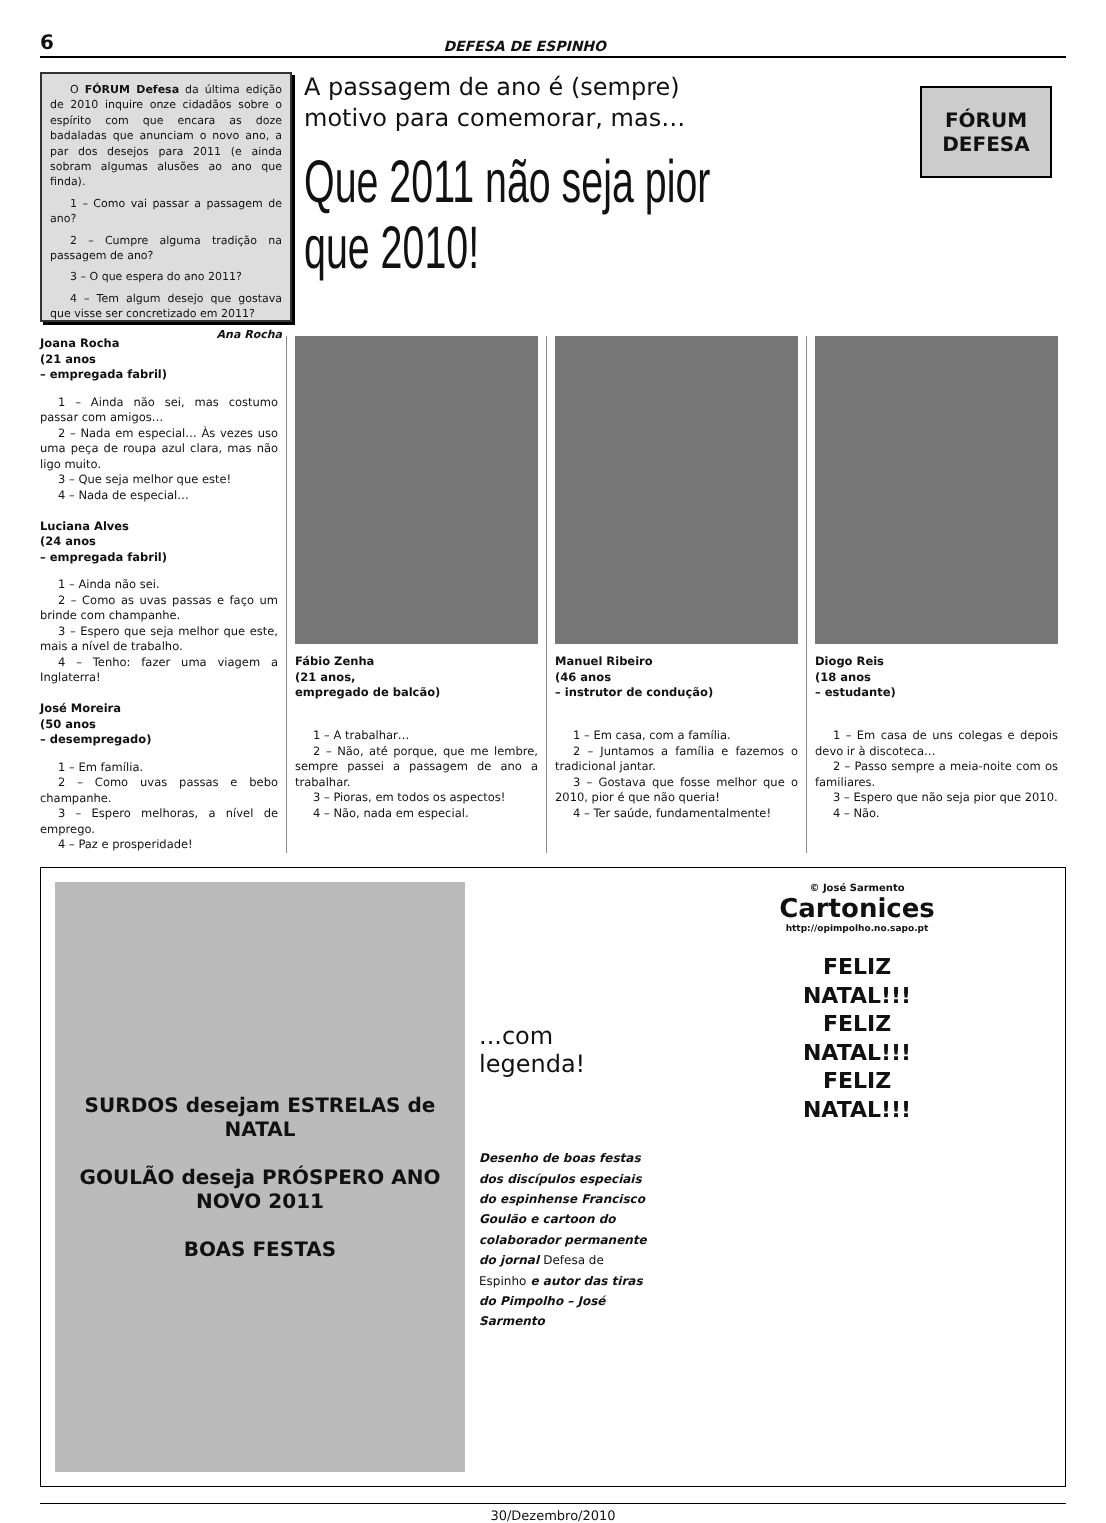6 DEFESA DE ESPINHO
O FÓRUM Defesa da última edição de 2010 inquire onze cidadãos sobre o espírito com que encara as doze badaladas que anunciam o novo ano, a par dos desejos para 2011 (e ainda sobram algumas alusões ao ano que finda).
1 – Como vai passar a passagem de ano?
2 – Cumpre alguma tradição na passagem de ano?
3 – O que espera do ano 2011?
4 – Tem algum desejo que gostava que visse ser concretizado em 2011?
Ana Rocha
A passagem de ano é (sempre)
motivo para comemorar, mas…
Que 2011 não seja pior
que 2010!
FÓRUM
DEFESA
Joana Rocha
(21 anos
– empregada fabril)
1 – Ainda não sei, mas costumo passar com amigos…
2 – Nada em especial… Às vezes uso uma peça de roupa azul clara, mas não ligo muito.
3 – Que seja melhor que este!
4 – Nada de especial…
Luciana Alves
(24 anos
– empregada fabril)
1 – Ainda não sei.
2 – Como as uvas passas e faço um brinde com champanhe.
3 – Espero que seja melhor que este, mais a nível de trabalho.
4 – Tenho: fazer uma viagem a Inglaterra!
José Moreira
(50 anos
– desempregado)
1 – Em família.
2 – Como uvas passas e bebo champanhe.
3 – Espero melhoras, a nível de emprego.
4 – Paz e prosperidade!
Fábio Zenha
(21 anos,
empregado de balcão)
1 – A trabalhar…
2 – Não, até porque, que me lembre, sempre passei a passagem de ano a trabalhar.
3 – Pioras, em todos os aspectos!
4 – Não, nada em especial.
Manuel Ribeiro
(46 anos
– instrutor de condução)
1 – Em casa, com a família.
2 – Juntamos a família e fazemos o tradicional jantar.
3 – Gostava que fosse melhor que o 2010, pior é que não queria!
4 – Ter saúde, fundamentalmente!
Diogo Reis
(18 anos
– estudante)
1 – Em casa de uns colegas e depois devo ir à discoteca…
2 – Passo sempre a meia-noite com os familiares.
3 – Espero que não seja pior que 2010.
4 – Não.
SURDOS desejam ESTRELAS de NATAL
GOULÃO deseja PRÓSPERO ANO NOVO 2011
BOAS FESTAS
...com legenda!
Desenho de boas festas dos discípulos especiais do espinhense Francisco Goulão e cartoon do colaborador permanente do jornal Defesa de Espinho e autor das tiras do Pimpolho – José Sarmento
© José Sarmento
Cartonices
http://opimpolho.no.sapo.pt
FELIZ
NATAL!!!
FELIZ
NATAL!!!
FELIZ
NATAL!!!
30/Dezembro/2010